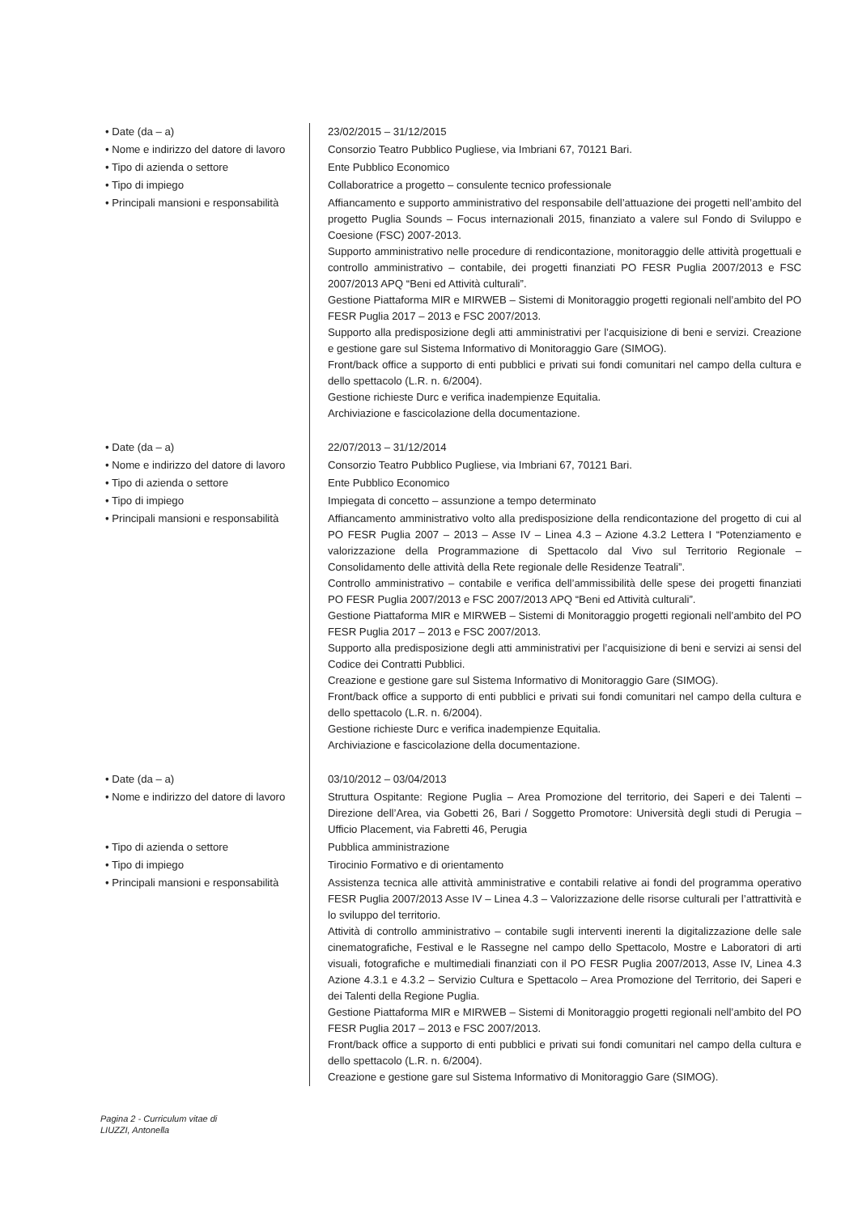| • Date (da – a) | 23/02/2015 – 31/12/2015 |
| • Nome e indirizzo del datore di lavoro | Consorzio Teatro Pubblico Pugliese, via Imbriani 67, 70121 Bari. |
| • Tipo di azienda o settore | Ente Pubblico Economico |
| • Tipo di impiego | Collaboratrice a progetto – consulente tecnico professionale |
| • Principali mansioni e responsabilità | Affiancamento e supporto amministrativo del responsabile dell’attuazione dei progetti nell’ambito del progetto Puglia Sounds – Focus internazionali 2015, finanziato a valere sul Fondo di Sviluppo e Coesione (FSC) 2007-2013. Supporto amministrativo nelle procedure di rendicontazione, monitoraggio delle attività progettuali e controllo amministrativo – contabile, dei progetti finanziati PO FESR Puglia 2007/2013 e FSC 2007/2013 APQ “Beni ed Attività culturali”. Gestione Piattaforma MIR e MIRWEB – Sistemi di Monitoraggio progetti regionali nell’ambito del PO FESR Puglia 2017 – 2013 e FSC 2007/2013. Supporto alla predisposizione degli atti amministrativi per l’acquisizione di beni e servizi. Creazione e gestione gare sul Sistema Informativo di Monitoraggio Gare (SIMOG). Front/back office a supporto di enti pubblici e privati sui fondi comunitari nel campo della cultura e dello spettacolo (L.R. n. 6/2004). Gestione richieste Durc e verifica inadempienze Equitalia. Archiviazione e fascicolazione della documentazione. |
| • Date (da – a) | 22/07/2013 – 31/12/2014 |
| • Nome e indirizzo del datore di lavoro | Consorzio Teatro Pubblico Pugliese, via Imbriani 67, 70121 Bari. |
| • Tipo di azienda o settore | Ente Pubblico Economico |
| • Tipo di impiego | Impiegata di concetto – assunzione a tempo determinato |
| • Principali mansioni e responsabilità | Affiancamento amministrativo volto alla predisposizione della rendicontazione del progetto di cui al PO FESR Puglia 2007 – 2013 – Asse IV – Linea 4.3 – Azione 4.3.2 Lettera I “Potenziamento e valorizzazione della Programmazione di Spettacolo dal Vivo sul Territorio Regionale – Consolidamento delle attività della Rete regionale delle Residenze Teatrali”. Controllo amministrativo – contabile e verifica dell’ammissibilità delle spese dei progetti finanziati PO FESR Puglia 2007/2013 e FSC 2007/2013 APQ “Beni ed Attività culturali”. Gestione Piattaforma MIR e MIRWEB – Sistemi di Monitoraggio progetti regionali nell’ambito del PO FESR Puglia 2017 – 2013 e FSC 2007/2013. Supporto alla predisposizione degli atti amministrativi per l’acquisizione di beni e servizi ai sensi del Codice dei Contratti Pubblici. Creazione e gestione gare sul Sistema Informativo di Monitoraggio Gare (SIMOG). Front/back office a supporto di enti pubblici e privati sui fondi comunitari nel campo della cultura e dello spettacolo (L.R. n. 6/2004). Gestione richieste Durc e verifica inadempienze Equitalia. Archiviazione e fascicolazione della documentazione. |
| • Date (da – a) | 03/10/2012 – 03/04/2013 |
| • Nome e indirizzo del datore di lavoro | Struttura Ospitante: Regione Puglia – Area Promozione del territorio, dei Saperi e dei Talenti – Direzione dell’Area, via Gobetti 26, Bari / Soggetto Promotore: Università degli studi di Perugia – Ufficio Placement, via Fabretti 46, Perugia |
| • Tipo di azienda o settore | Pubblica amministrazione |
| • Tipo di impiego | Tirocinio Formativo e di orientamento |
| • Principali mansioni e responsabilità | Assistenza tecnica alle attività amministrative e contabili relative ai fondi del programma operativo FESR Puglia 2007/2013 Asse IV – Linea 4.3 – Valorizzazione delle risorse culturali per l’attrattività e lo sviluppo del territorio. Attività di controllo amministrativo – contabile sugli interventi inerenti la digitalizzazione delle sale cinematografiche, Festival e le Rassegne nel campo dello Spettacolo, Mostre e Laboratori di arti visuali, fotografiche e multimediali finanziati con il PO FESR Puglia 2007/2013, Asse IV, Linea 4.3 Azione 4.3.1 e 4.3.2 – Servizio Cultura e Spettacolo – Area Promozione del Territorio, dei Saperi e dei Talenti della Regione Puglia. Gestione Piattaforma MIR e MIRWEB – Sistemi di Monitoraggio progetti regionali nell’ambito del PO FESR Puglia 2017 – 2013 e FSC 2007/2013. Front/back office a supporto di enti pubblici e privati sui fondi comunitari nel campo della cultura e dello spettacolo (L.R. n. 6/2004). Creazione e gestione gare sul Sistema Informativo di Monitoraggio Gare (SIMOG). |
Pagina 2 - Curriculum vitae di
LIUZZI, Antonella